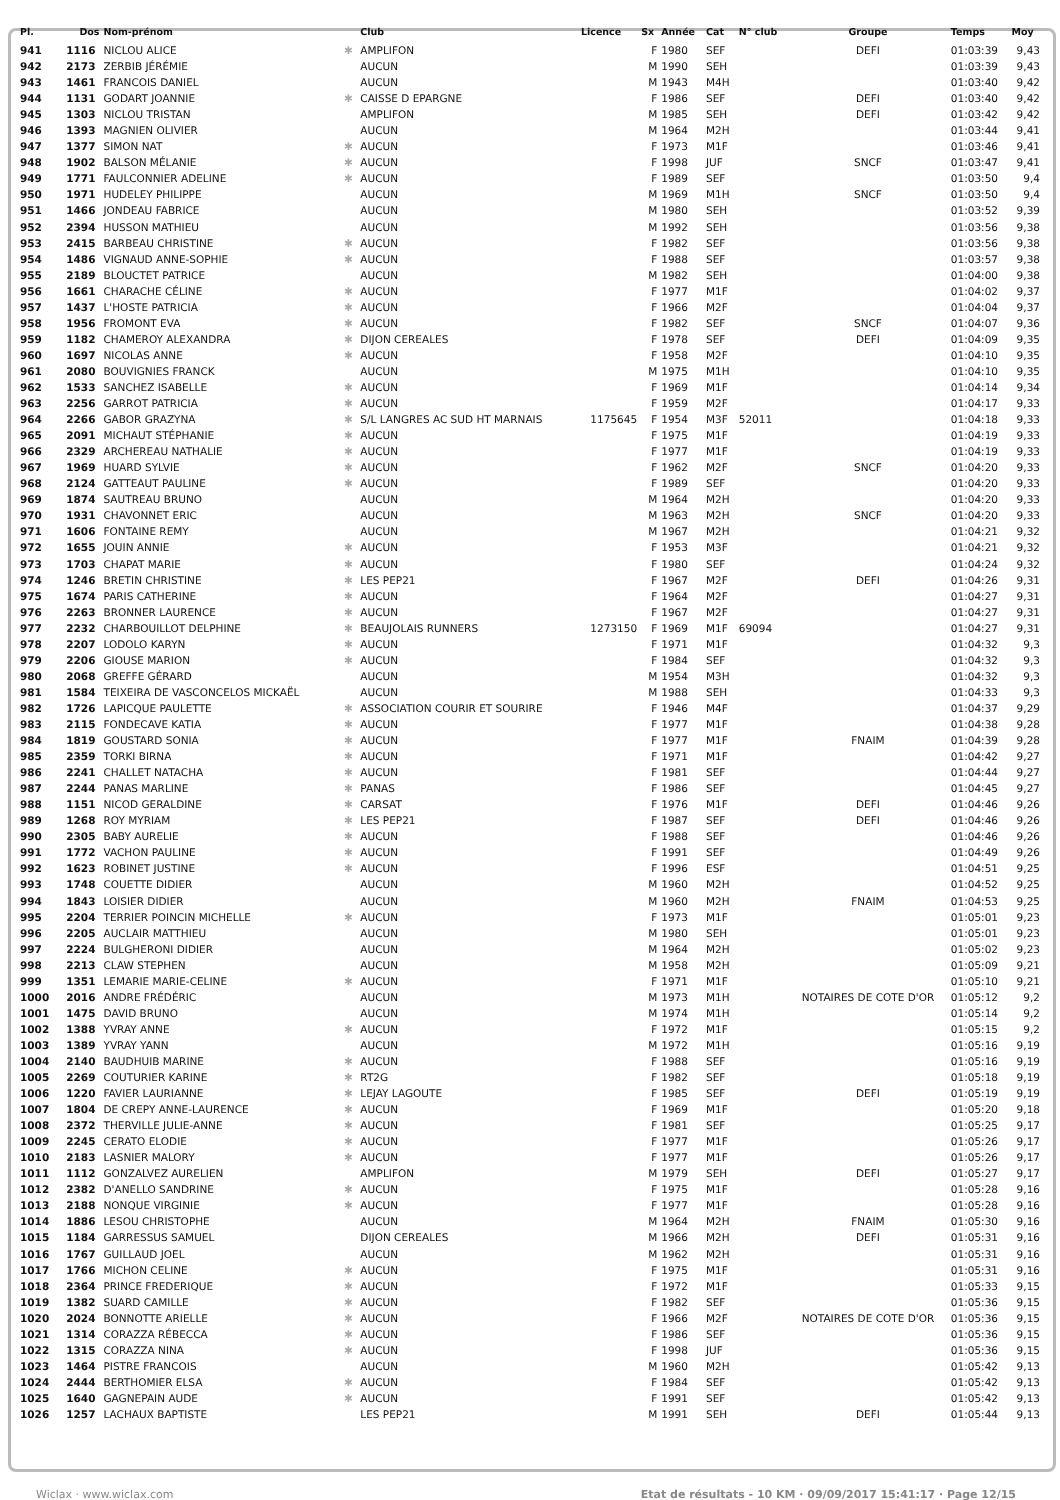| Pl. | Dos | Nom-prénom | | Club | Licence | Sx | Année | Cat | N° club | Groupe | Temps | Moy |
| --- | --- | --- | --- | --- | --- | --- | --- | --- | --- | --- | --- | --- |
| 941 | 1116 | NICLOU ALICE | ✱ | AMPLIFON | | F | 1980 | SEF | | DEFI | 01:03:39 | 9,43 |
| 942 | 2173 | ZERBIB JÉRÉMIE | | AUCUN | | M | 1990 | SEH | | | 01:03:39 | 9,43 |
| 943 | 1461 | FRANCOIS DANIEL | | AUCUN | | M | 1943 | M4H | | | 01:03:40 | 9,42 |
| 944 | 1131 | GODART JOANNIE | ✱ | CAISSE D EPARGNE | | F | 1986 | SEF | | DEFI | 01:03:40 | 9,42 |
| 945 | 1303 | NICLOU TRISTAN | | AMPLIFON | | M | 1985 | SEH | | DEFI | 01:03:42 | 9,42 |
| 946 | 1393 | MAGNIEN OLIVIER | | AUCUN | | M | 1964 | M2H | | | 01:03:44 | 9,41 |
| 947 | 1377 | SIMON NAT | ✱ | AUCUN | | F | 1973 | M1F | | | 01:03:46 | 9,41 |
| 948 | 1902 | BALSON MÉLANIE | ✱ | AUCUN | | F | 1998 | JUF | | SNCF | 01:03:47 | 9,41 |
| 949 | 1771 | FAULCONNIER ADELINE | ✱ | AUCUN | | F | 1989 | SEF | | | 01:03:50 | 9,4 |
| 950 | 1971 | HUDELEY PHILIPPE | | AUCUN | | M | 1969 | M1H | | SNCF | 01:03:50 | 9,4 |
| 951 | 1466 | JONDEAU FABRICE | | AUCUN | | M | 1980 | SEH | | | 01:03:52 | 9,39 |
| 952 | 2394 | HUSSON MATHIEU | | AUCUN | | M | 1992 | SEH | | | 01:03:56 | 9,38 |
| 953 | 2415 | BARBEAU CHRISTINE | ✱ | AUCUN | | F | 1982 | SEF | | | 01:03:56 | 9,38 |
| 954 | 1486 | VIGNAUD ANNE-SOPHIE | ✱ | AUCUN | | F | 1988 | SEF | | | 01:03:57 | 9,38 |
| 955 | 2189 | BLOUCTET PATRICE | | AUCUN | | M | 1982 | SEH | | | 01:04:00 | 9,38 |
| 956 | 1661 | CHARACHE CÉLINE | ✱ | AUCUN | | F | 1977 | M1F | | | 01:04:02 | 9,37 |
| 957 | 1437 | L'HOSTE PATRICIA | ✱ | AUCUN | | F | 1966 | M2F | | | 01:04:04 | 9,37 |
| 958 | 1956 | FROMONT EVA | ✱ | AUCUN | | F | 1982 | SEF | | SNCF | 01:04:07 | 9,36 |
| 959 | 1182 | CHAMEROY ALEXANDRA | ✱ | DIJON CEREALES | | F | 1978 | SEF | | DEFI | 01:04:09 | 9,35 |
| 960 | 1697 | NICOLAS ANNE | ✱ | AUCUN | | F | 1958 | M2F | | | 01:04:10 | 9,35 |
| 961 | 2080 | BOUVIGNIES FRANCK | | AUCUN | | M | 1975 | M1H | | | 01:04:10 | 9,35 |
| 962 | 1533 | SANCHEZ ISABELLE | ✱ | AUCUN | | F | 1969 | M1F | | | 01:04:14 | 9,34 |
| 963 | 2256 | GARROT PATRICIA | ✱ | AUCUN | | F | 1959 | M2F | | | 01:04:17 | 9,33 |
| 964 | 2266 | GABOR GRAZYNA | ✱ | S/L LANGRES AC SUD HT MARNAIS | 1175645 | F | 1954 | M3F | 52011 | | 01:04:18 | 9,33 |
| 965 | 2091 | MICHAUT STÉPHANIE | ✱ | AUCUN | | F | 1975 | M1F | | | 01:04:19 | 9,33 |
| 966 | 2329 | ARCHEREAU NATHALIE | ✱ | AUCUN | | F | 1977 | M1F | | | 01:04:19 | 9,33 |
| 967 | 1969 | HUARD SYLVIE | ✱ | AUCUN | | F | 1962 | M2F | | SNCF | 01:04:20 | 9,33 |
| 968 | 2124 | GATTEAUT PAULINE | ✱ | AUCUN | | F | 1989 | SEF | | | 01:04:20 | 9,33 |
| 969 | 1874 | SAUTREAU BRUNO | | AUCUN | | M | 1964 | M2H | | | 01:04:20 | 9,33 |
| 970 | 1931 | CHAVONNET ERIC | | AUCUN | | M | 1963 | M2H | | SNCF | 01:04:20 | 9,33 |
| 971 | 1606 | FONTAINE REMY | | AUCUN | | M | 1967 | M2H | | | 01:04:21 | 9,32 |
| 972 | 1655 | JOUIN ANNIE | ✱ | AUCUN | | F | 1953 | M3F | | | 01:04:21 | 9,32 |
| 973 | 1703 | CHAPAT MARIE | ✱ | AUCUN | | F | 1980 | SEF | | | 01:04:24 | 9,32 |
| 974 | 1246 | BRETIN CHRISTINE | ✱ | LES PEP21 | | F | 1967 | M2F | | DEFI | 01:04:26 | 9,31 |
| 975 | 1674 | PARIS CATHERINE | ✱ | AUCUN | | F | 1964 | M2F | | | 01:04:27 | 9,31 |
| 976 | 2263 | BRONNER LAURENCE | ✱ | AUCUN | | F | 1967 | M2F | | | 01:04:27 | 9,31 |
| 977 | 2232 | CHARBOUILLOT DELPHINE | ✱ | BEAUJOLAIS RUNNERS | 1273150 | F | 1969 | M1F | 69094 | | 01:04:27 | 9,31 |
| 978 | 2207 | LODOLO KARYN | ✱ | AUCUN | | F | 1971 | M1F | | | 01:04:32 | 9,3 |
| 979 | 2206 | GIOUSE MARION | ✱ | AUCUN | | F | 1984 | SEF | | | 01:04:32 | 9,3 |
| 980 | 2068 | GREFFE GÉRARD | | AUCUN | | M | 1954 | M3H | | | 01:04:32 | 9,3 |
| 981 | 1584 | TEIXEIRA DE VASCONCELOS MICKAËL | | AUCUN | | M | 1988 | SEH | | | 01:04:33 | 9,3 |
| 982 | 1726 | LAPICQUE PAULETTE | ✱ | ASSOCIATION COURIR ET SOURIRE | | F | 1946 | M4F | | | 01:04:37 | 9,29 |
| 983 | 2115 | FONDECAVE KATIA | ✱ | AUCUN | | F | 1977 | M1F | | | 01:04:38 | 9,28 |
| 984 | 1819 | GOUSTARD SONIA | ✱ | AUCUN | | F | 1977 | M1F | | FNAIM | 01:04:39 | 9,28 |
| 985 | 2359 | TORKI BIRNA | ✱ | AUCUN | | F | 1971 | M1F | | | 01:04:42 | 9,27 |
| 986 | 2241 | CHALLET NATACHA | ✱ | AUCUN | | F | 1981 | SEF | | | 01:04:44 | 9,27 |
| 987 | 2244 | PANAS MARLINE | ✱ | PANAS | | F | 1986 | SEF | | | 01:04:45 | 9,27 |
| 988 | 1151 | NICOD GERALDINE | ✱ | CARSAT | | F | 1976 | M1F | | DEFI | 01:04:46 | 9,26 |
| 989 | 1268 | ROY MYRIAM | ✱ | LES PEP21 | | F | 1987 | SEF | | DEFI | 01:04:46 | 9,26 |
| 990 | 2305 | BABY AURELIE | ✱ | AUCUN | | F | 1988 | SEF | | | 01:04:46 | 9,26 |
| 991 | 1772 | VACHON PAULINE | ✱ | AUCUN | | F | 1991 | SEF | | | 01:04:49 | 9,26 |
| 992 | 1623 | ROBINET JUSTINE | ✱ | AUCUN | | F | 1996 | ESF | | | 01:04:51 | 9,25 |
| 993 | 1748 | COUETTE DIDIER | | AUCUN | | M | 1960 | M2H | | | 01:04:52 | 9,25 |
| 994 | 1843 | LOISIER DIDIER | | AUCUN | | M | 1960 | M2H | | FNAIM | 01:04:53 | 9,25 |
| 995 | 2204 | TERRIER POINCIN MICHELLE | ✱ | AUCUN | | F | 1973 | M1F | | | 01:05:01 | 9,23 |
| 996 | 2205 | AUCLAIR MATTHIEU | | AUCUN | | M | 1980 | SEH | | | 01:05:01 | 9,23 |
| 997 | 2224 | BULGHERONI DIDIER | | AUCUN | | M | 1964 | M2H | | | 01:05:02 | 9,23 |
| 998 | 2213 | CLAW STEPHEN | | AUCUN | | M | 1958 | M2H | | | 01:05:09 | 9,21 |
| 999 | 1351 | LEMARIE MARIE-CELINE | ✱ | AUCUN | | F | 1971 | M1F | | | 01:05:10 | 9,21 |
| 1000 | 2016 | ANDRE FRÉDÉRIC | | AUCUN | | M | 1973 | M1H | | NOTAIRES DE COTE D'OR | 01:05:12 | 9,2 |
| 1001 | 1475 | DAVID BRUNO | | AUCUN | | M | 1974 | M1H | | | 01:05:14 | 9,2 |
| 1002 | 1388 | YVRAY ANNE | ✱ | AUCUN | | F | 1972 | M1F | | | 01:05:15 | 9,2 |
| 1003 | 1389 | YVRAY YANN | | AUCUN | | M | 1972 | M1H | | | 01:05:16 | 9,19 |
| 1004 | 2140 | BAUDHUIB MARINE | ✱ | AUCUN | | F | 1988 | SEF | | | 01:05:16 | 9,19 |
| 1005 | 2269 | COUTURIER KARINE | ✱ | RT2G | | F | 1982 | SEF | | | 01:05:18 | 9,19 |
| 1006 | 1220 | FAVIER LAURIANNE | ✱ | LEJAY LAGOUTE | | F | 1985 | SEF | | DEFI | 01:05:19 | 9,19 |
| 1007 | 1804 | DE CREPY ANNE-LAURENCE | ✱ | AUCUN | | F | 1969 | M1F | | | 01:05:20 | 9,18 |
| 1008 | 2372 | THERVILLE JULIE-ANNE | ✱ | AUCUN | | F | 1981 | SEF | | | 01:05:25 | 9,17 |
| 1009 | 2245 | CERATO ELODIE | ✱ | AUCUN | | F | 1977 | M1F | | | 01:05:26 | 9,17 |
| 1010 | 2183 | LASNIER MALORY | ✱ | AUCUN | | F | 1977 | M1F | | | 01:05:26 | 9,17 |
| 1011 | 1112 | GONZALVEZ AURELIEN | | AMPLIFON | | M | 1979 | SEH | | DEFI | 01:05:27 | 9,17 |
| 1012 | 2382 | D'ANELLO SANDRINE | ✱ | AUCUN | | F | 1975 | M1F | | | 01:05:28 | 9,16 |
| 1013 | 2188 | NONQUE VIRGINIE | ✱ | AUCUN | | F | 1977 | M1F | | | 01:05:28 | 9,16 |
| 1014 | 1886 | LESOU CHRISTOPHE | | AUCUN | | M | 1964 | M2H | | FNAIM | 01:05:30 | 9,16 |
| 1015 | 1184 | GARRESSUS SAMUEL | | DIJON CEREALES | | M | 1966 | M2H | | DEFI | 01:05:31 | 9,16 |
| 1016 | 1767 | GUILLAUD JOEL | | AUCUN | | M | 1962 | M2H | | | 01:05:31 | 9,16 |
| 1017 | 1766 | MICHON CELINE | ✱ | AUCUN | | F | 1975 | M1F | | | 01:05:31 | 9,16 |
| 1018 | 2364 | PRINCE FREDERIQUE | ✱ | AUCUN | | F | 1972 | M1F | | | 01:05:33 | 9,15 |
| 1019 | 1382 | SUARD CAMILLE | ✱ | AUCUN | | F | 1982 | SEF | | | 01:05:36 | 9,15 |
| 1020 | 2024 | BONNOTTE ARIELLE | ✱ | AUCUN | | F | 1966 | M2F | | NOTAIRES DE COTE D'OR | 01:05:36 | 9,15 |
| 1021 | 1314 | CORAZZA RÉBECCA | ✱ | AUCUN | | F | 1986 | SEF | | | 01:05:36 | 9,15 |
| 1022 | 1315 | CORAZZA NINA | ✱ | AUCUN | | F | 1998 | JUF | | | 01:05:36 | 9,15 |
| 1023 | 1464 | PISTRE FRANCOIS | | AUCUN | | M | 1960 | M2H | | | 01:05:42 | 9,13 |
| 1024 | 2444 | BERTHOMIER ELSA | ✱ | AUCUN | | F | 1984 | SEF | | | 01:05:42 | 9,13 |
| 1025 | 1640 | GAGNEPAIN AUDE | ✱ | AUCUN | | F | 1991 | SEF | | | 01:05:42 | 9,13 |
| 1026 | 1257 | LACHAUX BAPTISTE | | LES PEP21 | | M | 1991 | SEH | | DEFI | 01:05:44 | 9,13 |
Wiclax · www.wiclax.com Etat de résultats - 10 KM · 09/09/2017 15:41:17 · Page 12/15